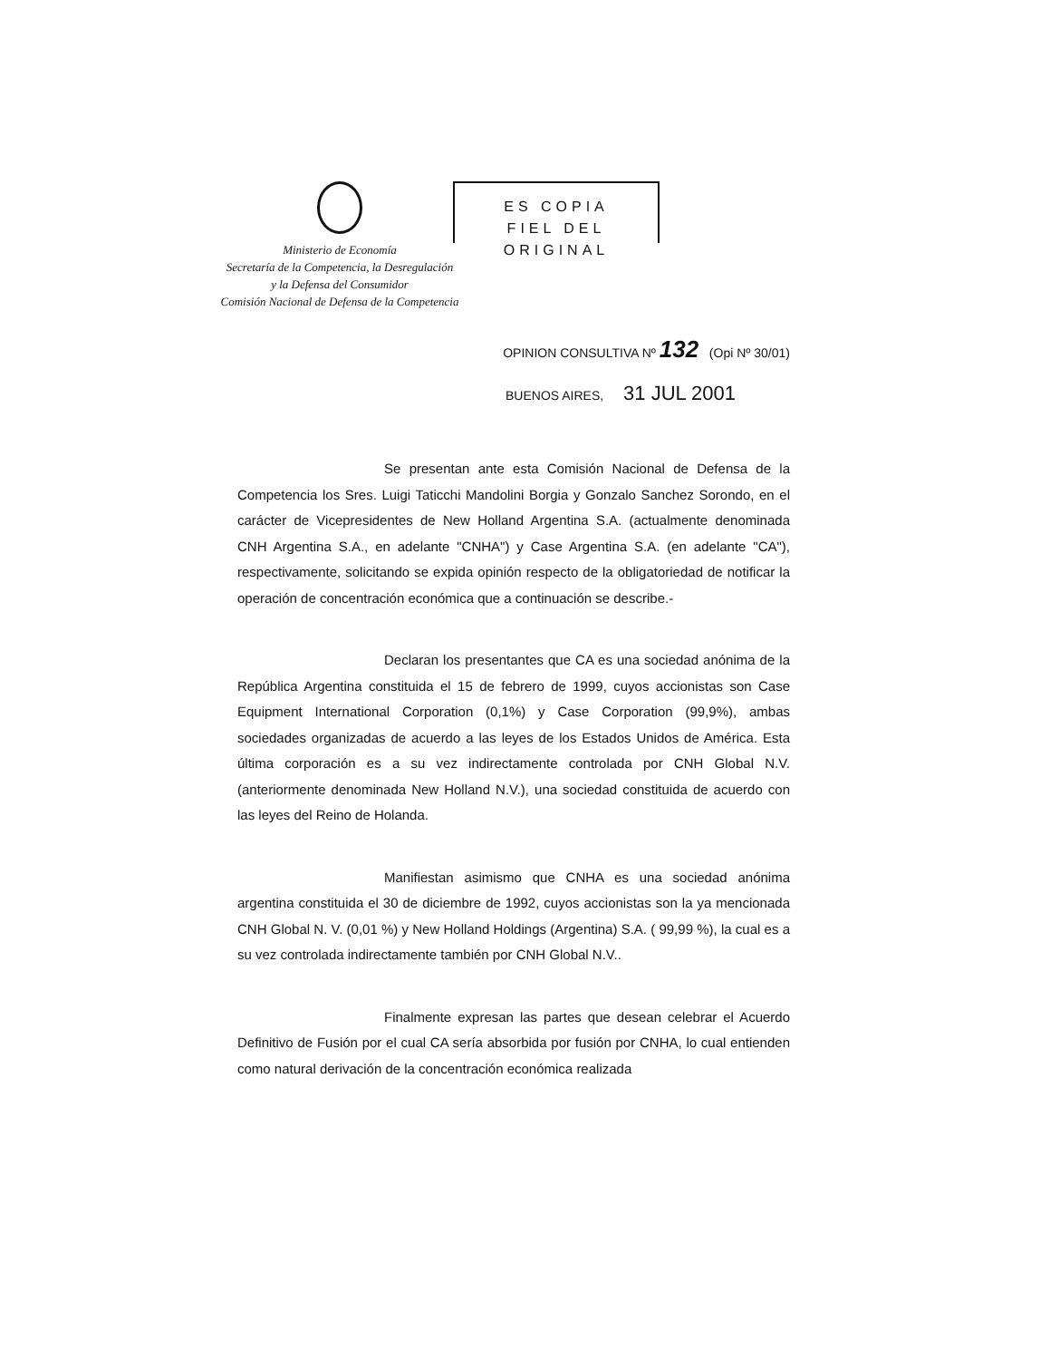Ministerio de Economía
Secretaría de la Competencia, la Desregulación
y la Defensa del Consumidor
Comisión Nacional de Defensa de la Competencia
ES COPIA
FIEL DEL ORIGINAL
OPINION CONSULTIVA Nº 132 (Opi Nº 30/01)
BUENOS AIRES, 31 JUL 2001
Se presentan ante esta Comisión Nacional de Defensa de la Competencia los Sres. Luigi Taticchi Mandolini Borgia y Gonzalo Sanchez Sorondo, en el carácter de Vicepresidentes de New Holland Argentina S.A. (actualmente denominada CNH Argentina S.A., en adelante "CNHA") y Case Argentina S.A. (en adelante "CA"), respectivamente, solicitando se expida opinión respecto de la obligatoriedad de notificar la operación de concentración económica que a continuación se describe.-
Declaran los presentantes que CA es una sociedad anónima de la República Argentina constituida el 15 de febrero de 1999, cuyos accionistas son Case Equipment International Corporation (0,1%) y Case Corporation (99,9%), ambas sociedades organizadas de acuerdo a las leyes de los Estados Unidos de América. Esta última corporación es a su vez indirectamente controlada por CNH Global N.V. (anteriormente denominada New Holland N.V.), una sociedad constituida de acuerdo con las leyes del Reino de Holanda.
Manifiestan asimismo que CNHA es una sociedad anónima argentina constituida el 30 de diciembre de 1992, cuyos accionistas son la ya mencionada CNH Global N. V. (0,01 %) y New Holland Holdings (Argentina) S.A. ( 99,99 %), la cual es a su vez controlada indirectamente también por CNH Global N.V..
Finalmente expresan las partes que desean celebrar el Acuerdo Definitivo de Fusión por el cual CA sería absorbida por fusión por CNHA, lo cual entienden como natural derivación de la concentración económica realizada